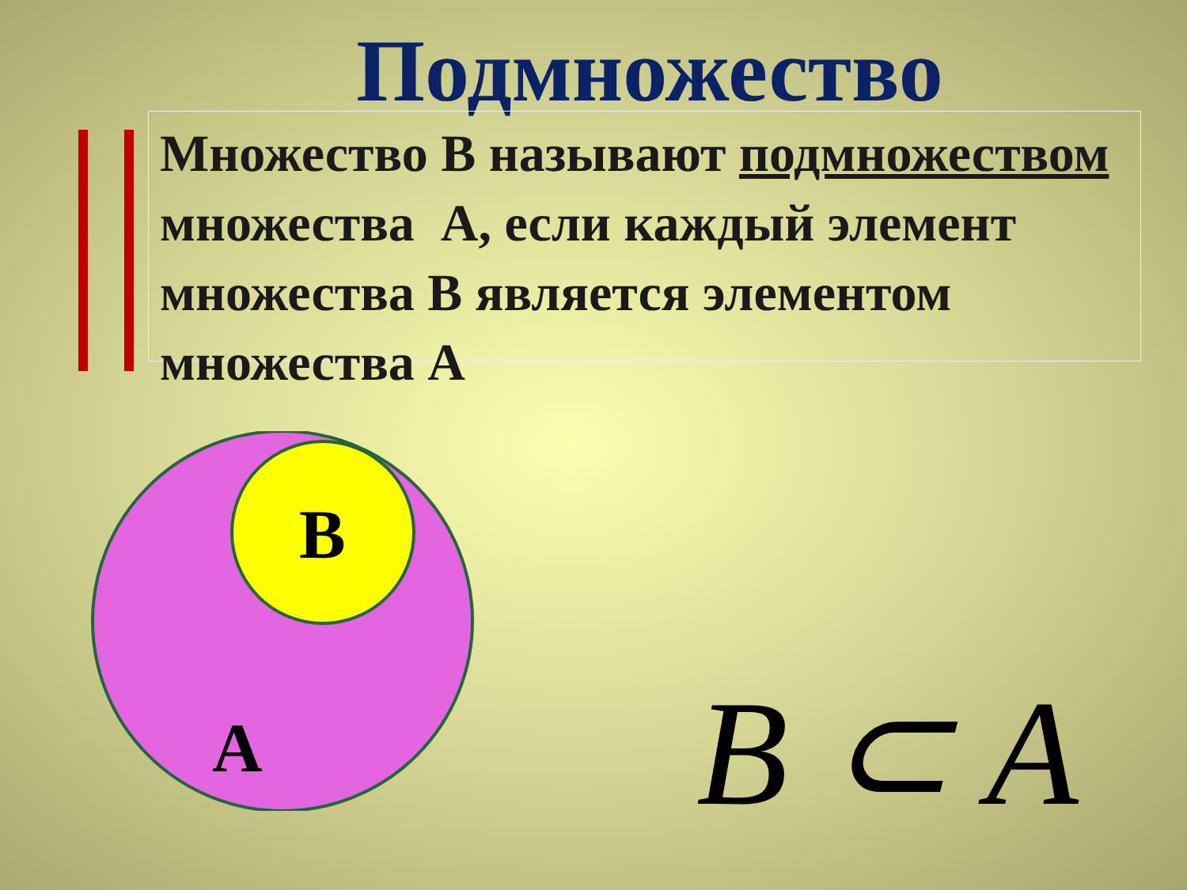Подмножество
Множество B называют подмножеством множества A, если каждый элемент множества B является элементом множества A
B
A
B ⊂ A